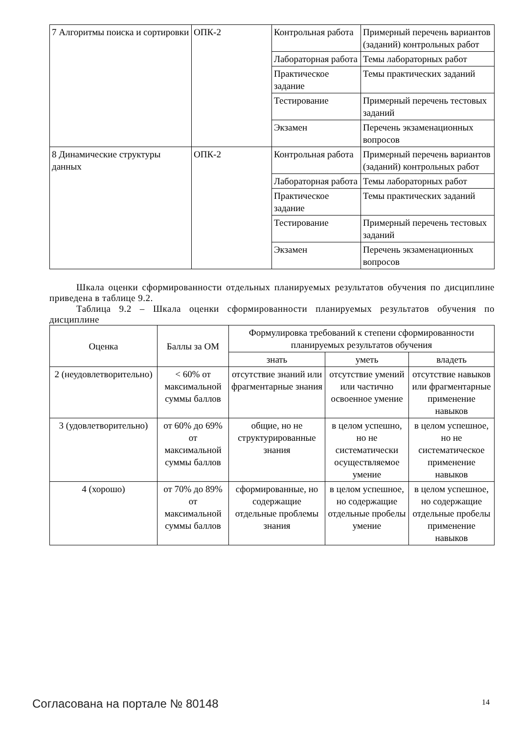| 7 Алгоритмы поиска и сортировки | ОПК-2 | Контрольная работа | Примерный перечень вариантов (заданий) контрольных работ |
| | | Лабораторная работа | Темы лабораторных работ |
| | | Практическое задание | Темы практических заданий |
| | | Тестирование | Примерный перечень тестовых заданий |
| | | Экзамен | Перечень экзаменационных вопросов |
| 8 Динамические структуры данных | ОПК-2 | Контрольная работа | Примерный перечень вариантов (заданий) контрольных работ |
| | | Лабораторная работа | Темы лабораторных работ |
| | | Практическое задание | Темы практических заданий |
| | | Тестирование | Примерный перечень тестовых заданий |
| | | Экзамен | Перечень экзаменационных вопросов |
Шкала оценки сформированности отдельных планируемых результатов обучения по дисциплине приведена в таблице 9.2.
Таблица 9.2 – Шкала оценки сформированности планируемых результатов обучения по дисциплине
| Оценка | Баллы за ОМ | Формулировка требований к степени сформированности планируемых результатов обучения | | |
| --- | --- | --- | --- | --- |
| | | знать | уметь | владеть |
| 2 (неудовлетворительно) | < 60% от максимальной суммы баллов | отсутствие знаний или фрагментарные знания | отсутствие умений или частично освоенное умение | отсутствие навыков или фрагментарные применение навыков |
| 3 (удовлетворительно) | от 60% до 69% от максимальной суммы баллов | общие, но не структурированные знания | в целом успешно, но не систематически осуществляемое умение | в целом успешное, но не систематическое применение навыков |
| 4 (хорошо) | от 70% до 89% от максимальной суммы баллов | сформированные, но содержащие отдельные проблемы знания | в целом успешное, но содержащие отдельные пробелы умение | в целом успешное, но содержащие отдельные пробелы применение навыков |
Согласована на портале № 80148 14